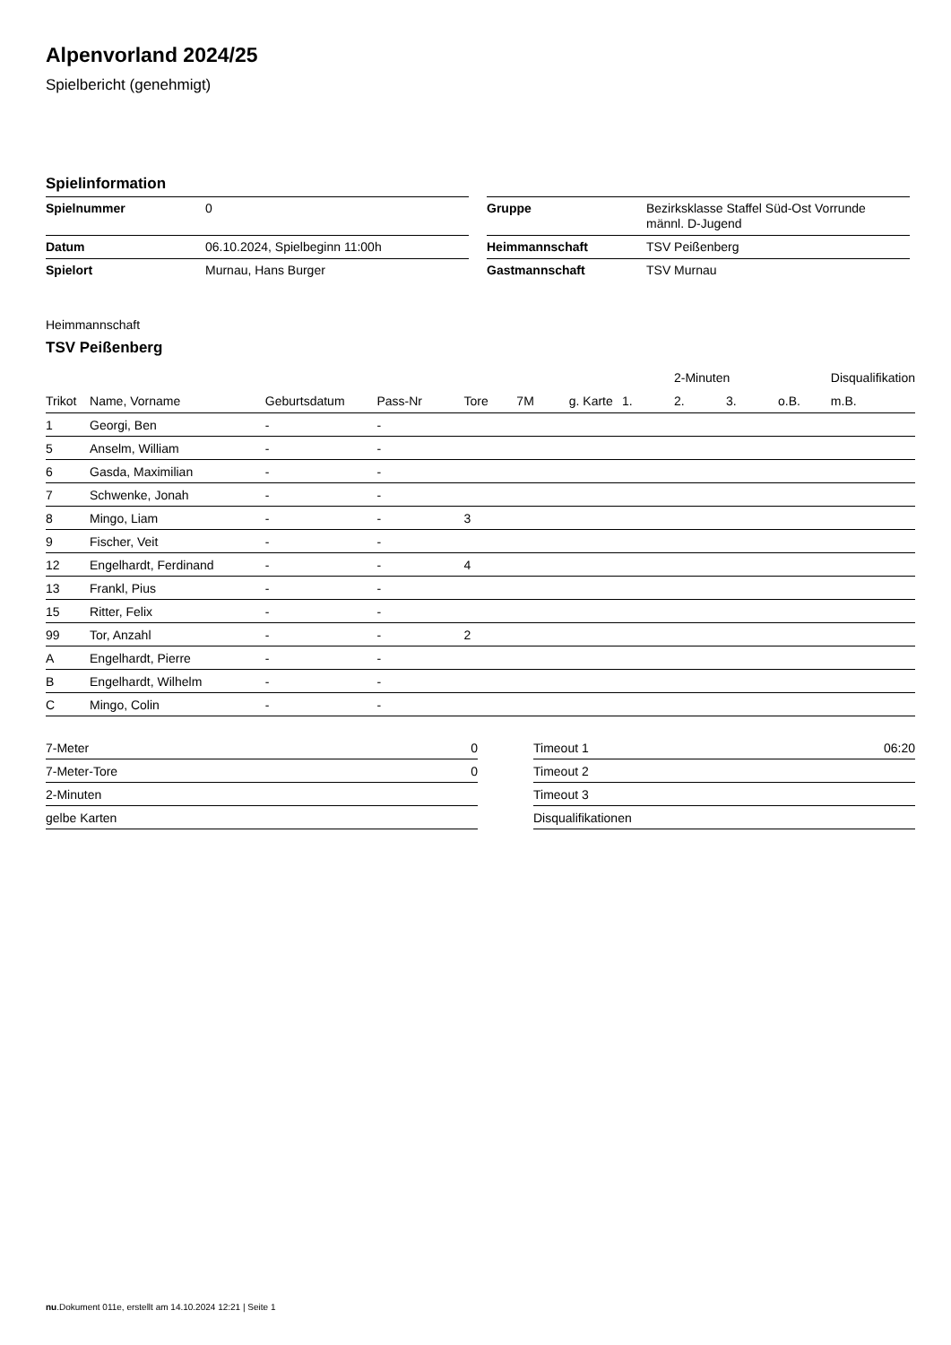Alpenvorland 2024/25
Spielbericht (genehmigt)
Spielinformation
| Spielnummer | 0 |
| Datum | 06.10.2024, Spielbeginn 11:00h |
| Spielort | Murnau, Hans Burger |
| Gruppe | Bezirksklasse Staffel Süd-Ost Vorrunde männl. D-Jugend |
| Heimmannschaft | TSV Peißenberg |
| Gastmannschaft | TSV Murnau |
Heimmannschaft
TSV Peißenberg
| | | | | | | | | 2-Minuten | | | Disqualifikation |
| --- | --- | --- | --- | --- | --- | --- | --- | --- | --- | --- | --- |
| Trikot | Name, Vorname | Geburtsdatum | Pass-Nr | Tore | 7M | g. Karte | 1. | 2. | 3. | o.B. | m.B. |
| 1 | Georgi, Ben | - | - | | | | | | | | |
| 5 | Anselm, William | - | - | | | | | | | | |
| 6 | Gasda, Maximilian | - | - | | | | | | | | |
| 7 | Schwenke, Jonah | - | - | | | | | | | | |
| 8 | Mingo, Liam | - | - | 3 | | | | | | | |
| 9 | Fischer, Veit | - | - | | | | | | | | |
| 12 | Engelhardt, Ferdinand | - | - | 4 | | | | | | | |
| 13 | Frankl, Pius | - | - | | | | | | | | |
| 15 | Ritter, Felix | - | - | | | | | | | | |
| 99 | Tor, Anzahl | - | - | 2 | | | | | | | |
| A | Engelhardt, Pierre | - | - | | | | | | | | |
| B | Engelhardt, Wilhelm | - | - | | | | | | | | |
| C | Mingo, Colin | - | - | | | | | | | | |
| 7-Meter | 0 |
| 7-Meter-Tore | 0 |
| 2-Minuten | |
| gelbe Karten | |
| Timeout 1 | 06:20 |
| Timeout 2 | |
| Timeout 3 | |
| Disqualifikationen | |
nu.Dokument 011e, erstellt am 14.10.2024 12:21 | Seite 1